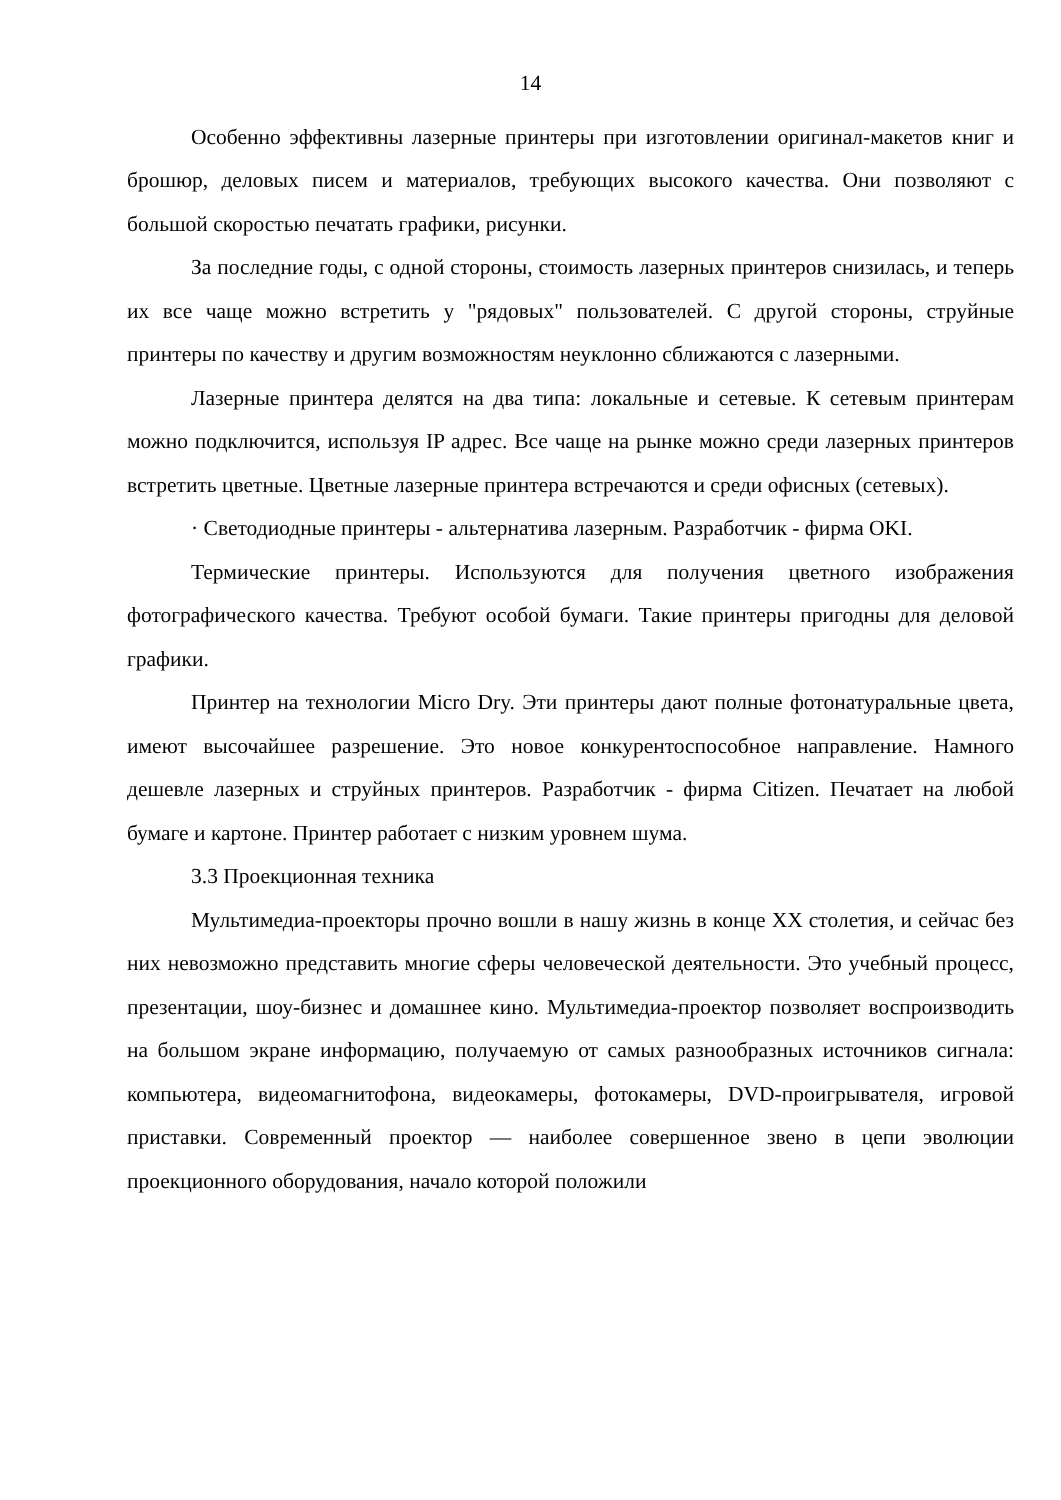14
Особенно эффективны лазерные принтеры при изготовлении оригинал-макетов книг и брошюр, деловых писем и материалов, требующих высокого качества. Они позволяют с большой скоростью печатать графики, рисунки.
За последние годы, с одной стороны, стоимость лазерных принтеров снизилась, и теперь их все чаще можно встретить у "рядовых" пользователей. С другой стороны, струйные принтеры по качеству и другим возможностям неуклонно сближаются с лазерными.
Лазерные принтера делятся на два типа: локальные и сетевые. К сетевым принтерам можно подключится, используя IP адрес. Все чаще на рынке можно среди лазерных принтеров встретить цветные. Цветные лазерные принтера встречаются и среди офисных (сетевых).
· Светодиодные принтеры - альтернатива лазерным. Разработчик - фирма OKI.
Термические принтеры. Используются для получения цветного изображения фотографического качества. Требуют особой бумаги. Такие принтеры пригодны для деловой графики.
Принтер на технологии Micro Dry. Эти принтеры дают полные фотонатуральные цвета, имеют высочайшее разрешение. Это новое конкурентоспособное направление. Намного дешевле лазерных и струйных принтеров. Разработчик - фирма Citizen. Печатает на любой бумаге и картоне. Принтер работает с низким уровнем шума.
3.3 Проекционная техника
Мультимедиа-проекторы прочно вошли в нашу жизнь в конце XX столетия, и сейчас без них невозможно представить многие сферы человеческой деятельности. Это учебный процесс, презентации, шоу-бизнес и домашнее кино. Мультимедиа-проектор позволяет воспроизводить на большом экране информацию, получаемую от самых разнообразных источников сигнала: компьютера, видеомагнитофона, видеокамеры, фотокамеры, DVD-проигрывателя, игровой приставки. Современный проектор — наиболее совершенное звено в цепи эволюции проекционного оборудования, начало которой положили